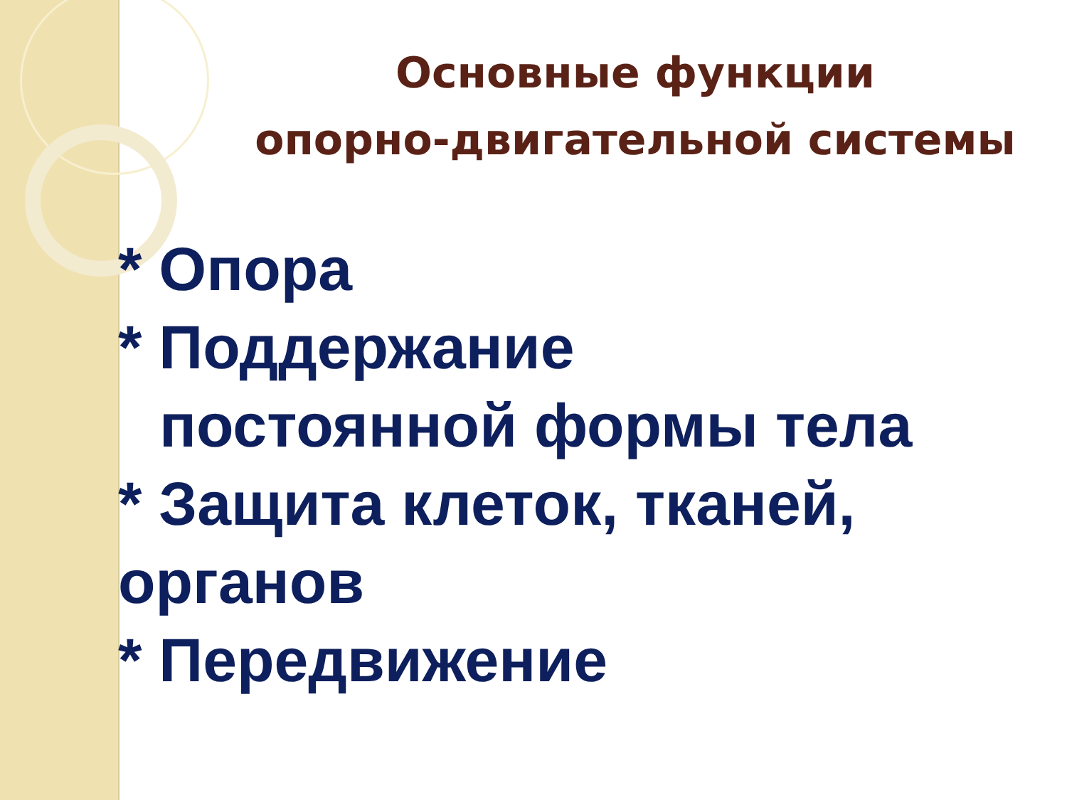Основные функции
опорно-двигательной системы
* Опора
* Поддержание
постоянной формы тела
* Защита клеток, тканей, органов
* Передвижение